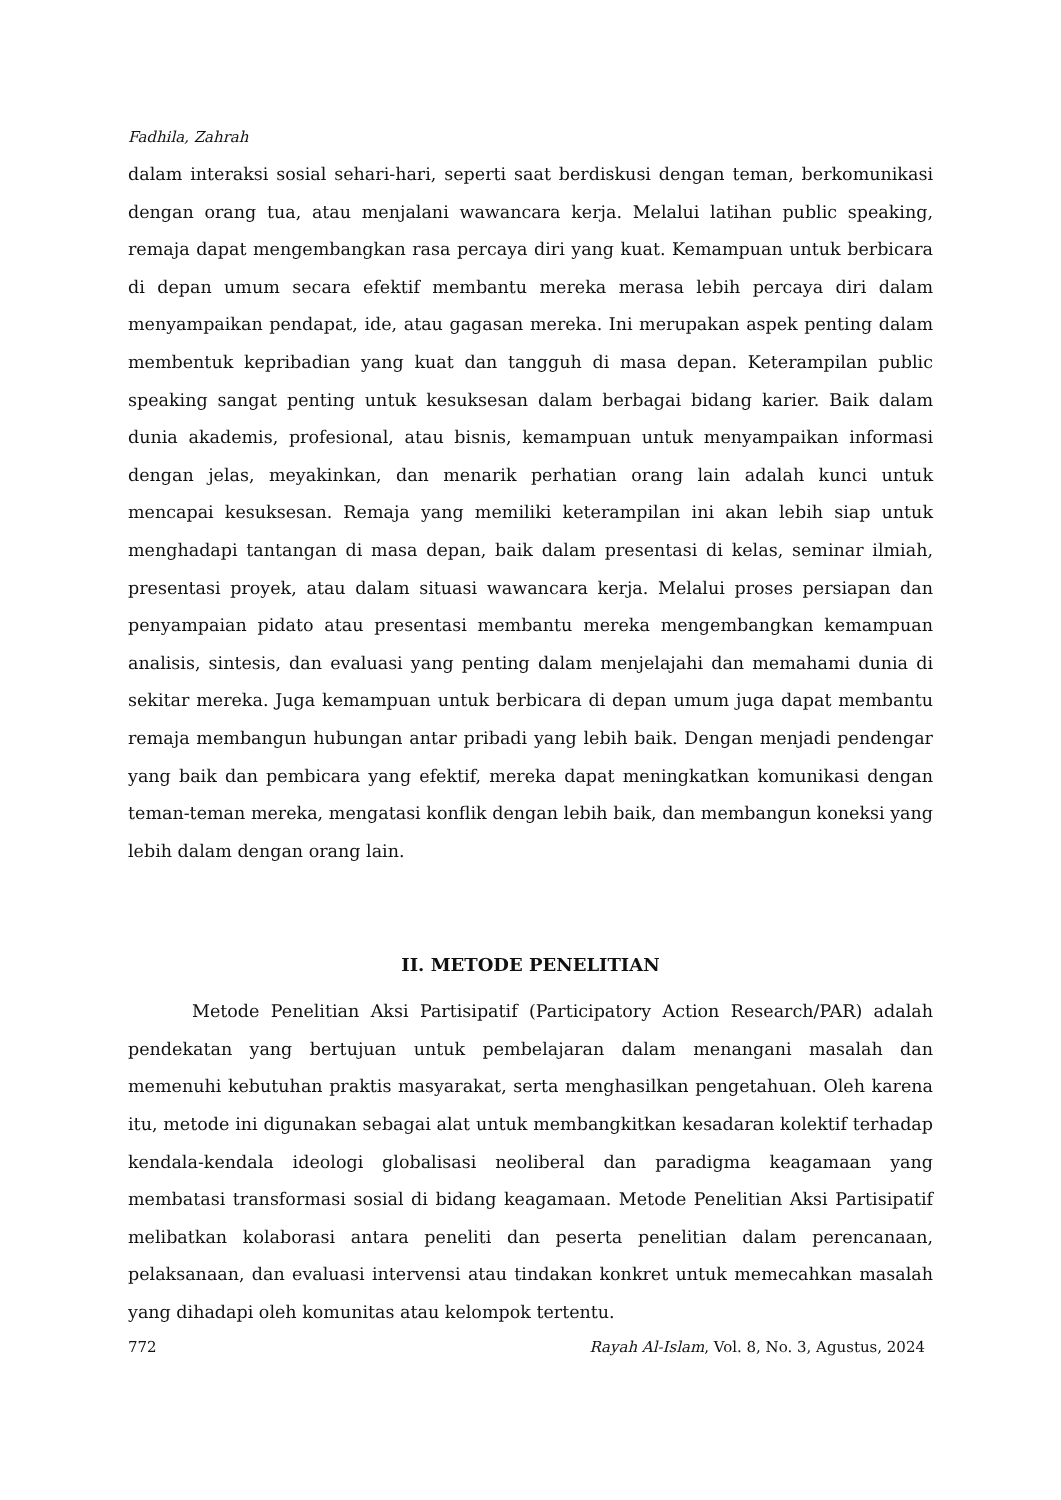Fadhila, Zahrah
dalam interaksi sosial sehari-hari, seperti saat berdiskusi dengan teman, berkomunikasi dengan orang tua, atau menjalani wawancara kerja. Melalui latihan public speaking, remaja dapat mengembangkan rasa percaya diri yang kuat. Kemampuan untuk berbicara di depan umum secara efektif membantu mereka merasa lebih percaya diri dalam menyampaikan pendapat, ide, atau gagasan mereka. Ini merupakan aspek penting dalam membentuk kepribadian yang kuat dan tangguh di masa depan. Keterampilan public speaking sangat penting untuk kesuksesan dalam berbagai bidang karier. Baik dalam dunia akademis, profesional, atau bisnis, kemampuan untuk menyampaikan informasi dengan jelas, meyakinkan, dan menarik perhatian orang lain adalah kunci untuk mencapai kesuksesan. Remaja yang memiliki keterampilan ini akan lebih siap untuk menghadapi tantangan di masa depan, baik dalam presentasi di kelas, seminar ilmiah, presentasi proyek, atau dalam situasi wawancara kerja. Melalui proses persiapan dan penyampaian pidato atau presentasi membantu mereka mengembangkan kemampuan analisis, sintesis, dan evaluasi yang penting dalam menjelajahi dan memahami dunia di sekitar mereka. Juga kemampuan untuk berbicara di depan umum juga dapat membantu remaja membangun hubungan antar pribadi yang lebih baik. Dengan menjadi pendengar yang baik dan pembicara yang efektif, mereka dapat meningkatkan komunikasi dengan teman-teman mereka, mengatasi konflik dengan lebih baik, dan membangun koneksi yang lebih dalam dengan orang lain.
II. METODE PENELITIAN
Metode Penelitian Aksi Partisipatif (Participatory Action Research/PAR) adalah pendekatan yang bertujuan untuk pembelajaran dalam menangani masalah dan memenuhi kebutuhan praktis masyarakat, serta menghasilkan pengetahuan. Oleh karena itu, metode ini digunakan sebagai alat untuk membangkitkan kesadaran kolektif terhadap kendala-kendala ideologi globalisasi neoliberal dan paradigma keagamaan yang membatasi transformasi sosial di bidang keagamaan. Metode Penelitian Aksi Partisipatif melibatkan kolaborasi antara peneliti dan peserta penelitian dalam perencanaan, pelaksanaan, dan evaluasi intervensi atau tindakan konkret untuk memecahkan masalah yang dihadapi oleh komunitas atau kelompok tertentu.
772 Rayah Al-Islam, Vol. 8, No. 3, Agustus, 2024